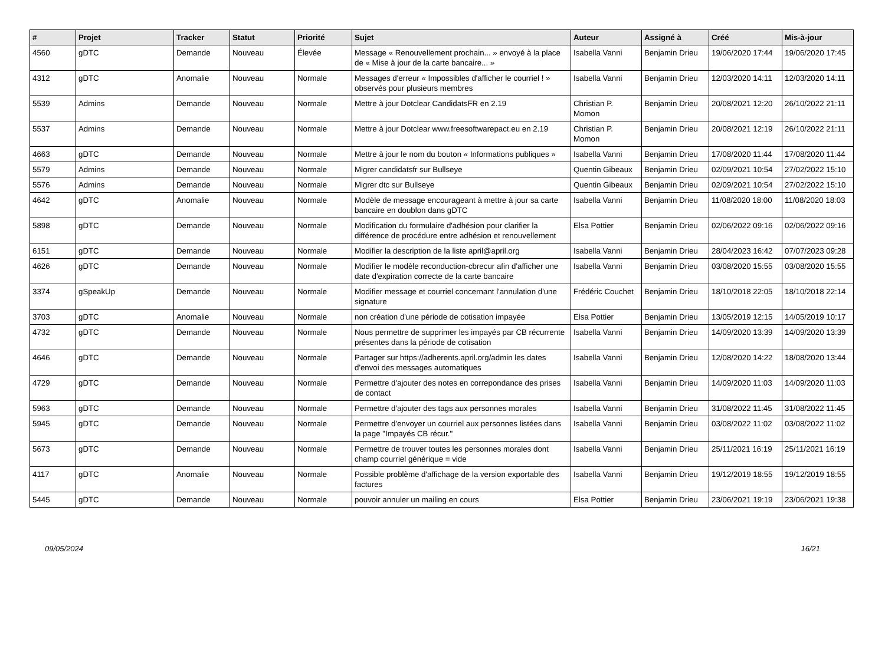| # | Projet | Tracker | Statut | Priorité | Sujet | Auteur | Assigné à | Créé | Mis-à-jour |
| --- | --- | --- | --- | --- | --- | --- | --- | --- | --- |
| 4560 | gDTC | Demande | Nouveau | Élevée | Message « Renouvellement prochain... » envoyé à la place de « Mise à jour de la carte bancaire... » | Isabella Vanni | Benjamin Drieu | 19/06/2020 17:44 | 19/06/2020 17:45 |
| 4312 | gDTC | Anomalie | Nouveau | Normale | Messages d'erreur « Impossibles d'afficher le courriel ! » observés pour plusieurs membres | Isabella Vanni | Benjamin Drieu | 12/03/2020 14:11 | 12/03/2020 14:11 |
| 5539 | Admins | Demande | Nouveau | Normale | Mettre à jour Dotclear CandidatsFR en 2.19 | Christian P. Momon | Benjamin Drieu | 20/08/2021 12:20 | 26/10/2022 21:11 |
| 5537 | Admins | Demande | Nouveau | Normale | Mettre à jour Dotclear www.freesoftwarepact.eu en 2.19 | Christian P. Momon | Benjamin Drieu | 20/08/2021 12:19 | 26/10/2022 21:11 |
| 4663 | gDTC | Demande | Nouveau | Normale | Mettre à jour le nom du bouton « Informations publiques » | Isabella Vanni | Benjamin Drieu | 17/08/2020 11:44 | 17/08/2020 11:44 |
| 5579 | Admins | Demande | Nouveau | Normale | Migrer candidatsfr sur Bullseye | Quentin Gibeaux | Benjamin Drieu | 02/09/2021 10:54 | 27/02/2022 15:10 |
| 5576 | Admins | Demande | Nouveau | Normale | Migrer dtc sur Bullseye | Quentin Gibeaux | Benjamin Drieu | 02/09/2021 10:54 | 27/02/2022 15:10 |
| 4642 | gDTC | Anomalie | Nouveau | Normale | Modèle de message encourageant à mettre à jour sa carte bancaire en doublon dans gDTC | Isabella Vanni | Benjamin Drieu | 11/08/2020 18:00 | 11/08/2020 18:03 |
| 5898 | gDTC | Demande | Nouveau | Normale | Modification du formulaire d'adhésion pour clarifier la différence de procédure entre adhésion et renouvellement | Elsa Pottier | Benjamin Drieu | 02/06/2022 09:16 | 02/06/2022 09:16 |
| 6151 | gDTC | Demande | Nouveau | Normale | Modifier la description de la liste april@april.org | Isabella Vanni | Benjamin Drieu | 28/04/2023 16:42 | 07/07/2023 09:28 |
| 4626 | gDTC | Demande | Nouveau | Normale | Modifier le modèle reconduction-cbrecur afin d'afficher une date d'expiration correcte de la carte bancaire | Isabella Vanni | Benjamin Drieu | 03/08/2020 15:55 | 03/08/2020 15:55 |
| 3374 | gSpeakUp | Demande | Nouveau | Normale | Modifier message et courriel concernant l'annulation d'une signature | Frédéric Couchet | Benjamin Drieu | 18/10/2018 22:05 | 18/10/2018 22:14 |
| 3703 | gDTC | Anomalie | Nouveau | Normale | non création d'une période de cotisation impayée | Elsa Pottier | Benjamin Drieu | 13/05/2019 12:15 | 14/05/2019 10:17 |
| 4732 | gDTC | Demande | Nouveau | Normale | Nous permettre de supprimer les impayés par CB récurrente présentes dans la période de cotisation | Isabella Vanni | Benjamin Drieu | 14/09/2020 13:39 | 14/09/2020 13:39 |
| 4646 | gDTC | Demande | Nouveau | Normale | Partager sur https://adherents.april.org/admin les dates d'envoi des messages automatiques | Isabella Vanni | Benjamin Drieu | 12/08/2020 14:22 | 18/08/2020 13:44 |
| 4729 | gDTC | Demande | Nouveau | Normale | Permettre d'ajouter des notes en correpondance des prises de contact | Isabella Vanni | Benjamin Drieu | 14/09/2020 11:03 | 14/09/2020 11:03 |
| 5963 | gDTC | Demande | Nouveau | Normale | Permettre d'ajouter des tags aux personnes morales | Isabella Vanni | Benjamin Drieu | 31/08/2022 11:45 | 31/08/2022 11:45 |
| 5945 | gDTC | Demande | Nouveau | Normale | Permettre d'envoyer un courriel aux personnes listées dans la page "Impayés CB récur." | Isabella Vanni | Benjamin Drieu | 03/08/2022 11:02 | 03/08/2022 11:02 |
| 5673 | gDTC | Demande | Nouveau | Normale | Permettre de trouver toutes les personnes morales dont champ courriel générique = vide | Isabella Vanni | Benjamin Drieu | 25/11/2021 16:19 | 25/11/2021 16:19 |
| 4117 | gDTC | Anomalie | Nouveau | Normale | Possible problème d'affichage de la version exportable des factures | Isabella Vanni | Benjamin Drieu | 19/12/2019 18:55 | 19/12/2019 18:55 |
| 5445 | gDTC | Demande | Nouveau | Normale | pouvoir annuler un mailing en cours | Elsa Pottier | Benjamin Drieu | 23/06/2021 19:19 | 23/06/2021 19:38 |
09/05/2024 16/21